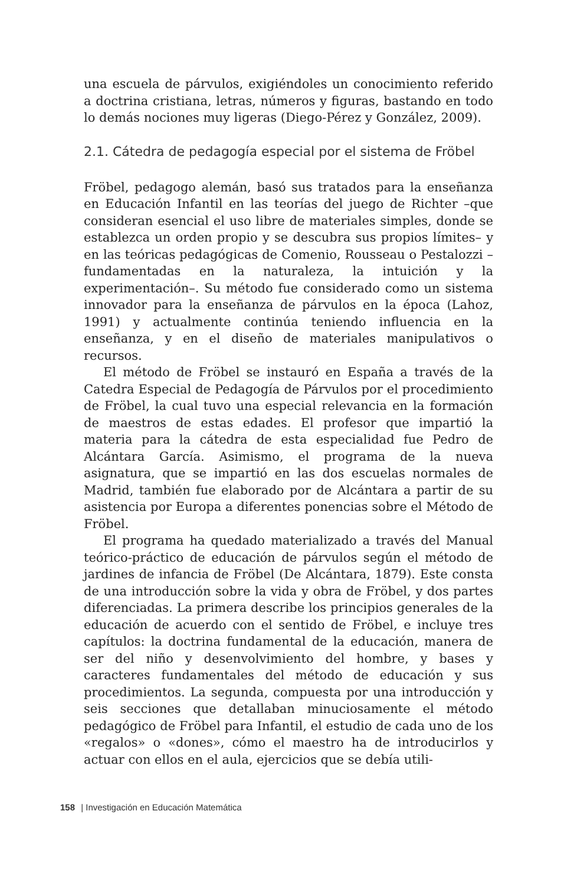una escuela de párvulos, exigiéndoles un conocimiento referido a doctrina cristiana, letras, números y figuras, bastando en todo lo demás nociones muy ligeras (Diego-Pérez y González, 2009).
2.1. Cátedra de pedagogía especial por el sistema de Fröbel
Fröbel, pedagogo alemán, basó sus tratados para la enseñanza en Educación Infantil en las teorías del juego de Richter –que consideran esencial el uso libre de materiales simples, donde se establezca un orden propio y se descubra sus propios límites– y en las teóricas pedagógicas de Comenio, Rousseau o Pestalozzi –fundamentadas en la naturaleza, la intuición y la experimentación–. Su método fue considerado como un sistema innovador para la enseñanza de párvulos en la época (Lahoz, 1991) y actualmente continúa teniendo influencia en la enseñanza, y en el diseño de materiales manipulativos o recursos.
El método de Fröbel se instauró en España a través de la Catedra Especial de Pedagogía de Párvulos por el procedimiento de Fröbel, la cual tuvo una especial relevancia en la formación de maestros de estas edades. El profesor que impartió la materia para la cátedra de esta especialidad fue Pedro de Alcántara García. Asimismo, el programa de la nueva asignatura, que se impartió en las dos escuelas normales de Madrid, también fue elaborado por de Alcántara a partir de su asistencia por Europa a diferentes ponencias sobre el Método de Fröbel.
El programa ha quedado materializado a través del Manual teórico-práctico de educación de párvulos según el método de jardines de infancia de Fröbel (De Alcántara, 1879). Este consta de una introducción sobre la vida y obra de Fröbel, y dos partes diferenciadas. La primera describe los principios generales de la educación de acuerdo con el sentido de Fröbel, e incluye tres capítulos: la doctrina fundamental de la educación, manera de ser del niño y desenvolvimiento del hombre, y bases y caracteres fundamentales del método de educación y sus procedimientos. La segunda, compuesta por una introducción y seis secciones que detallaban minuciosamente el método pedagógico de Fröbel para Infantil, el estudio de cada uno de los «regalos» o «dones», cómo el maestro ha de introducirlos y actuar con ellos en el aula, ejercicios que se debía utili-
158 | Investigación en Educación Matemática